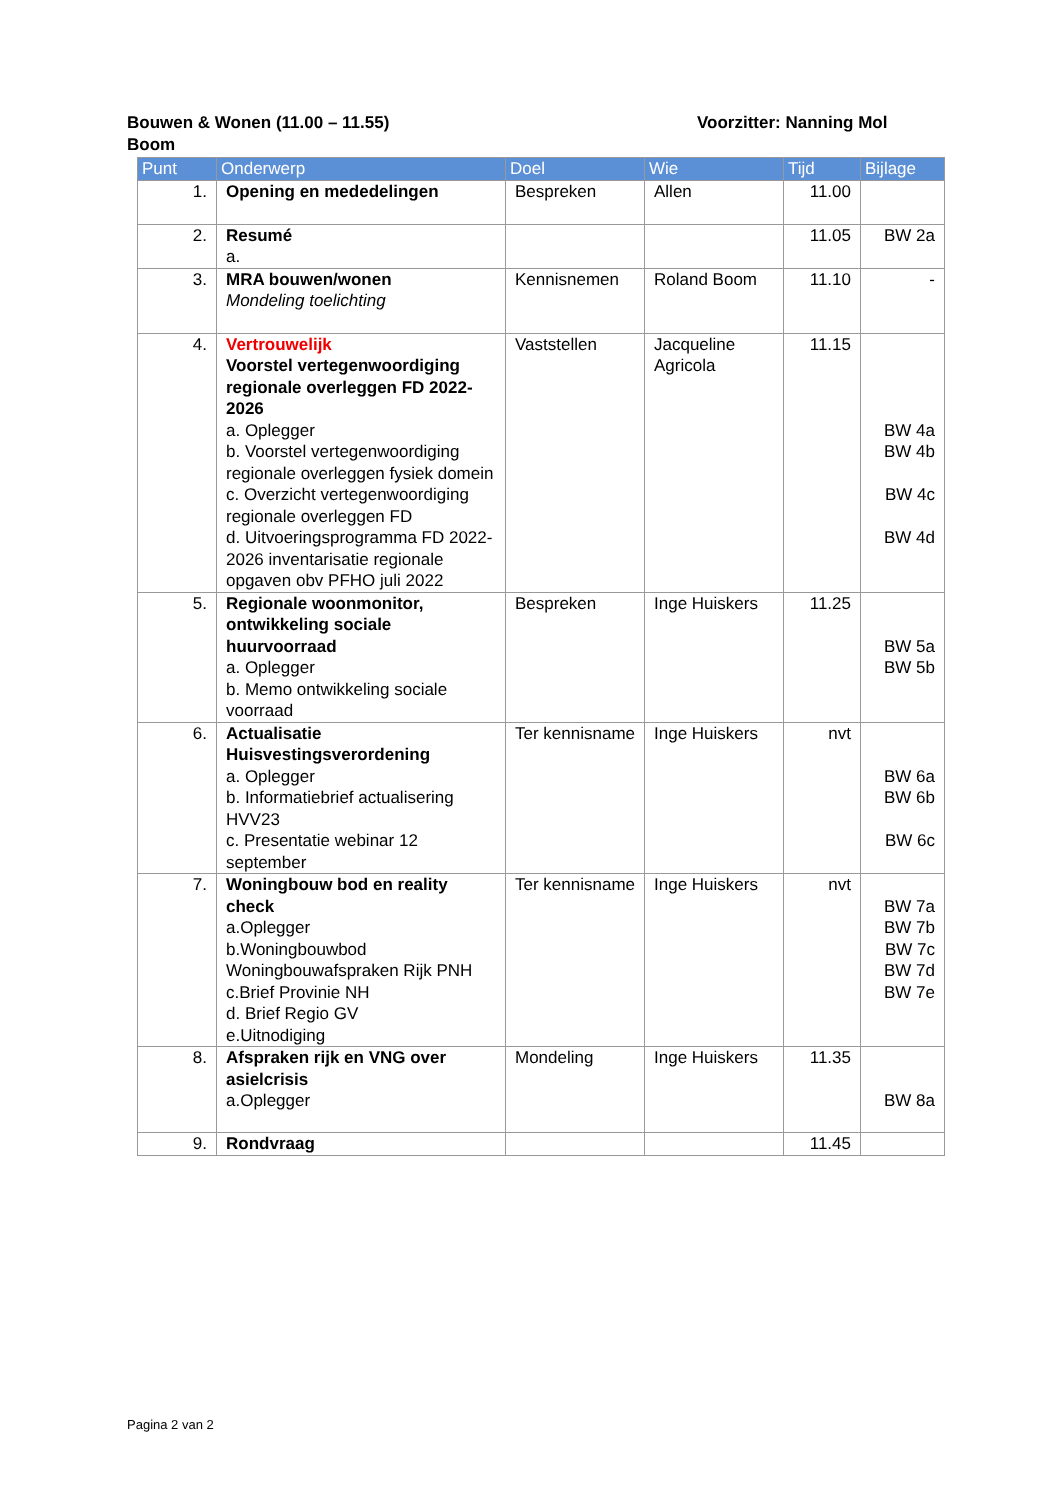Bouwen & Wonen (11.00 – 11.55) Voorzitter: Nanning Mol
Boom
| Punt | Onderwerp | Doel | Wie | Tijd | Bijlage |
| --- | --- | --- | --- | --- | --- |
| 1. | Opening en mededelingen | Bespreken | Allen | 11.00 | |
| 2. | Resumé a. | | | 11.05 | BW 2a |
| 3. | MRA bouwen/wonen Mondeling toelichting | Kennisnemen | Roland Boom | 11.10 | - |
| 4. | Vertrouwelijk Voorstel vertegenwoordiging regionale overleggen FD 2022-2026 a. Oplegger b. Voorstel vertegenwoordiging regionale overleggen fysiek domein c. Overzicht vertegenwoordiging regionale overleggen FD d. Uitvoeringsprogramma FD 2022-2026 inventarisatie regionale opgaven obv PFHO juli 2022 | Vaststellen | Jacqueline Agricola | 11.15 | BW 4a BW 4b BW 4c BW 4d |
| 5. | Regionale woonmonitor, ontwikkeling sociale huurvoorraad a. Oplegger b. Memo ontwikkeling sociale voorraad | Bespreken | Inge Huiskers | 11.25 | BW 5a BW 5b |
| 6. | Actualisatie Huisvestingsverordening a. Oplegger b. Informatiebrief actualisering HVV23 c. Presentatie webinar 12 september | Ter kennisname | Inge Huiskers | nvt | BW 6a BW 6b BW 6c |
| 7. | Woningbouw bod en reality check a.Oplegger b.Woningbouwbod Woningbouwafspraken Rijk PNH c.Brief Provinie NH d. Brief Regio GV e.Uitnodiging | Ter kennisname | Inge Huiskers | nvt | BW 7a BW 7b BW 7c BW 7d BW 7e |
| 8. | Afspraken rijk en VNG over asielcrisis a.Oplegger | Mondeling | Inge Huiskers | 11.35 | BW 8a |
| 9. | Rondvraag | | | 11.45 | |
Pagina 2 van 2